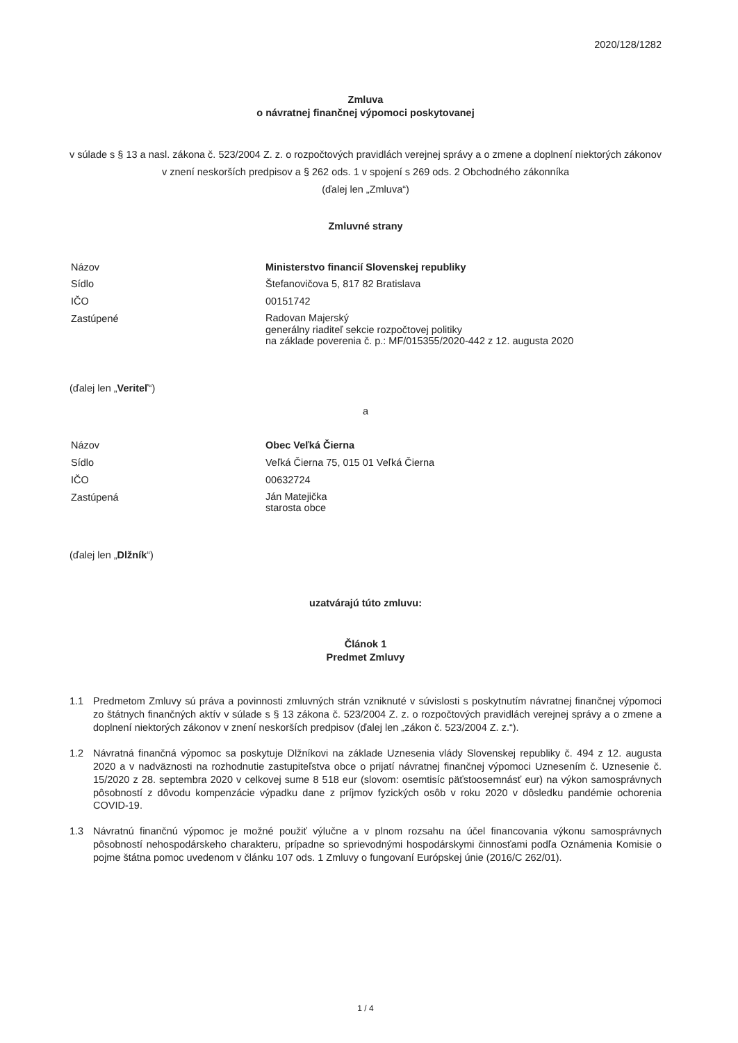2020/128/1282
Zmluva
o návratnej finančnej výpomoci poskytovanej
v súlade s § 13 a nasl. zákona č. 523/2004 Z. z. o rozpočtových pravidlách verejnej správy a o zmene a doplnení niektorých zákonov v znení neskorších predpisov a § 262 ods. 1 v spojení s 269 ods. 2 Obchodného zákonníka
(ďalej len „Zmluva“)
Zmluvné strany
Názov
Ministerstvo financií Slovenskej republiky
Sídlo
Štefanovičova 5, 817 82 Bratislava
IČO
00151742
Zastúpené
Radovan Majerský
generálny riaditeľ sekcie rozpočtovej politiky
na základe poverenia č. p.: MF/015355/2020-442 z 12. augusta 2020
(ďalej len „Veriteľ“)
a
Názov
Obec Veľká Čierna
Sídlo
Veľká Čierna 75, 015 01 Veľká Čierna
IČO
00632724
Zastúpená
Ján Matejička
starosta obce
(ďalej len „Dlžník“)
uzatvárajú túto zmluvu:
Článok 1
Predmet Zmluvy
1.1 Predmetom Zmluvy sú práva a povinnosti zmluvných strán vzniknuté v súvislosti s poskytnutím návratnej finančnej výpomoci zo štátnych finančných aktív v súlade s § 13 zákona č. 523/2004 Z. z. o rozpočtových pravidlách verejnej správy a o zmene a doplnení niektorých zákonov v znení neskorších predpisov (ďalej len „zákon č. 523/2004 Z. z.“).
1.2 Návratná finančná výpomoc sa poskytuje Dlžníkovi na základe Uznesenia vlády Slovenskej republiky č. 494 z 12. augusta 2020 a v nadväznosti na rozhodnutie zastupiteľstva obce o prijatí návratnej finančnej výpomoci Uznesením č. Uznesenie č. 15/2020 z 28. septembra 2020 v celkovej sume 8 518 eur (slovom: osemtisíc päťstoosemnásť eur) na výkon samosprávnych pôsobností z dôvodu kompenzácie výpadku dane z príjmov fyzických osôb v roku 2020 v dôsledku pandémie ochorenia COVID-19.
1.3 Návratnú finančnú výpomoc je možné použiť výlučne a v plnom rozsahu na účel financovania výkonu samosprávnych pôsobností nehospodárskeho charakteru, prípadne so sprievodnými hospodárskymi činnosťami podľa Oznámenia Komisie o pojme štátna pomoc uvedenom v článku 107 ods. 1 Zmluvy o fungovaní Európskej únie (2016/C 262/01).
1 / 4